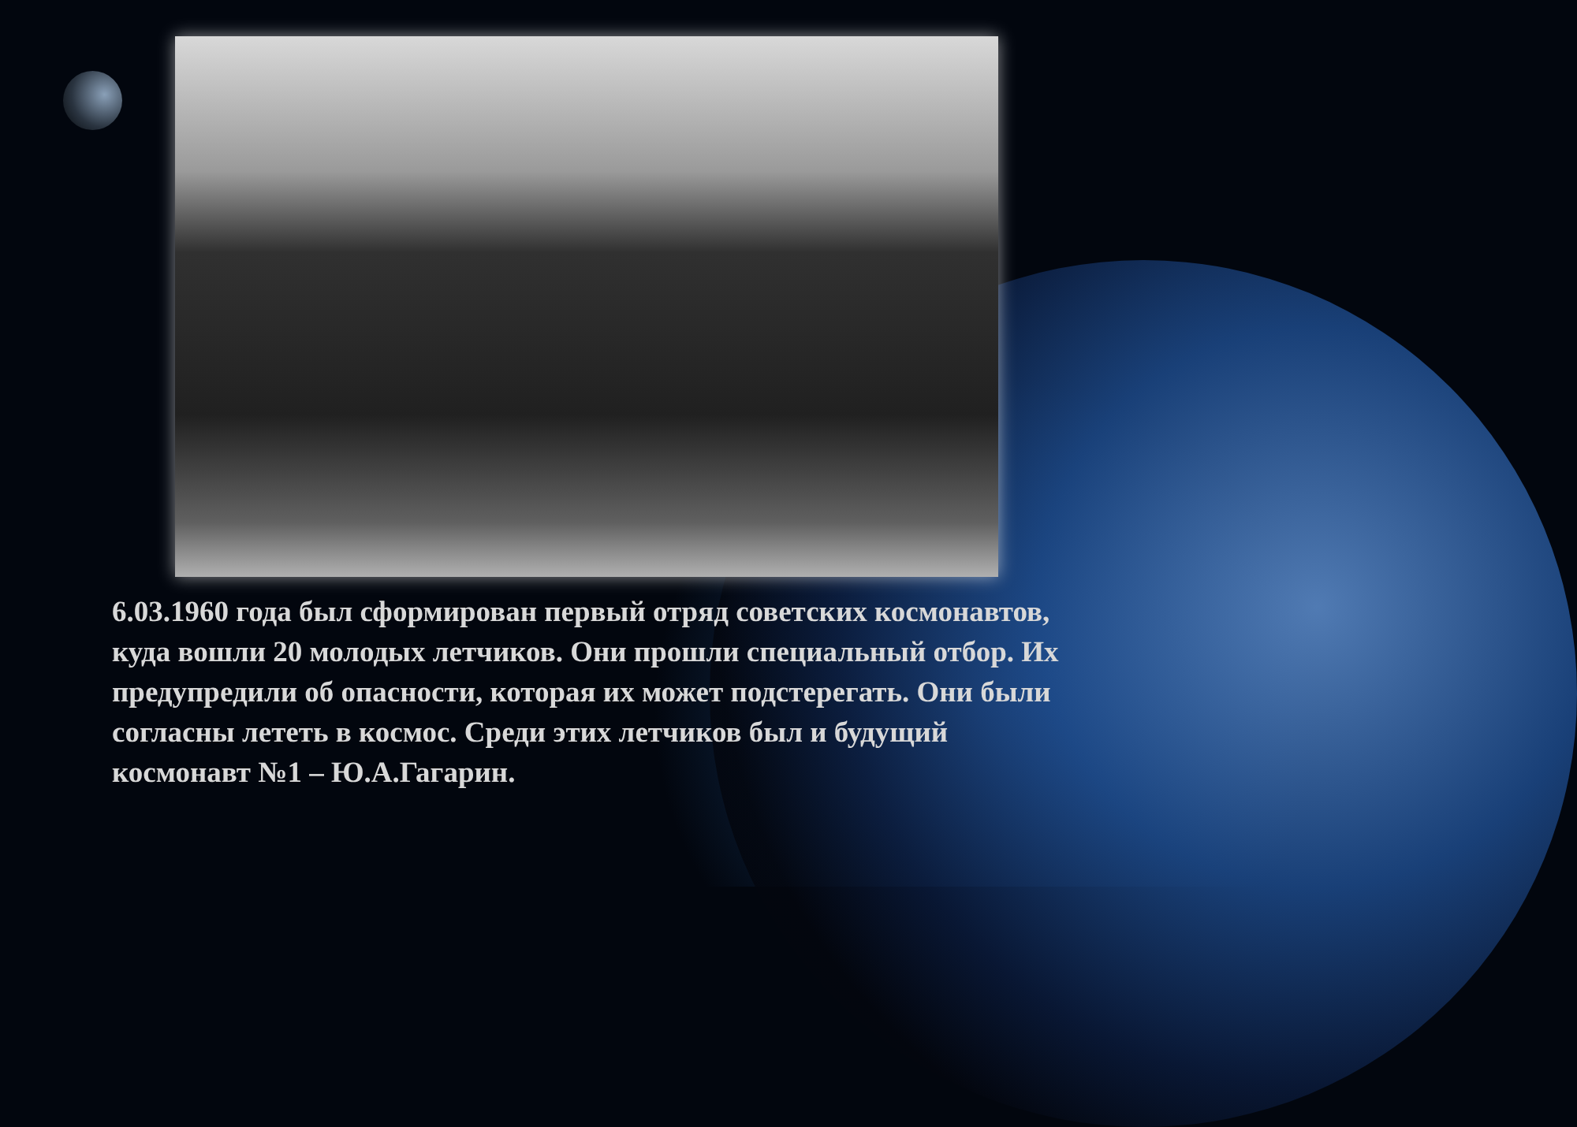6.03.1960 года был сформирован первый отряд советских космонавтов, куда вошли 20 молодых летчиков. Они прошли специальный отбор. Их предупредили об опасности, которая их может подстерегать. Они были согласны лететь в космос. Среди этих летчиков был и будущий космонавт №1 – Ю.А.Гагарин.